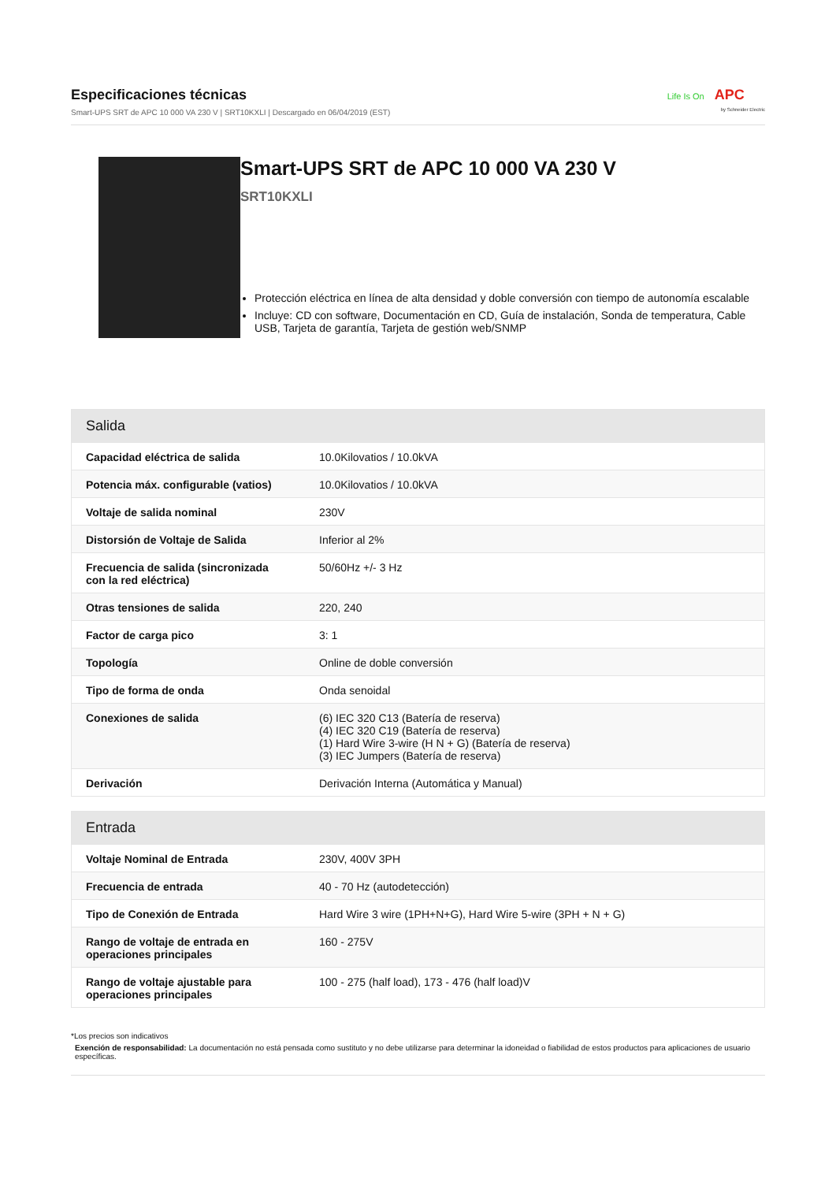Especificaciones técnicas
Smart-UPS SRT de APC 10 000 VA 230 V | SRT10KXLI | Descargado en 06/04/2019 (EST)
Life Is On APC
by Schneider Electric
Smart-UPS SRT de APC 10 000 VA 230 V
SRT10KXLI
Protección eléctrica en línea de alta densidad y doble conversión con tiempo de autonomía escalable
Incluye: CD con software, Documentación en CD, Guía de instalación, Sonda de temperatura, Cable USB, Tarjeta de garantía, Tarjeta de gestión web/SNMP
| Salida | |
| --- | --- |
| Capacidad eléctrica de salida | 10.0Kilovatios / 10.0kVA |
| Potencia máx. configurable (vatios) | 10.0Kilovatios / 10.0kVA |
| Voltaje de salida nominal | 230V |
| Distorsión de Voltaje de Salida | Inferior al 2% |
| Frecuencia de salida (sincronizada con la red eléctrica) | 50/60Hz +/- 3 Hz |
| Otras tensiones de salida | 220, 240 |
| Factor de carga pico | 3: 1 |
| Topología | Online de doble conversión |
| Tipo de forma de onda | Onda senoidal |
| Conexiones de salida | (6) IEC 320 C13 (Batería de reserva) (4) IEC 320 C19 (Batería de reserva) (1) Hard Wire 3-wire (H N + G) (Batería de reserva) (3) IEC Jumpers (Batería de reserva) |
| Derivación | Derivación Interna (Automática y Manual) |
| Entrada | |
| --- | --- |
| Voltaje Nominal de Entrada | 230V, 400V 3PH |
| Frecuencia de entrada | 40 - 70 Hz (autodetección) |
| Tipo de Conexión de Entrada | Hard Wire 3 wire (1PH+N+G), Hard Wire 5-wire (3PH + N + G) |
| Rango de voltaje de entrada en operaciones principales | 160 - 275V |
| Rango de voltaje ajustable para operaciones principales | 100 - 275 (half load), 173 - 476 (half load)V |
*Los precios son indicativos
Exención de responsabilidad: La documentación no está pensada como sustituto y no debe utilizarse para determinar la idoneidad o fiabilidad de estos productos para aplicaciones de usuario específicas.